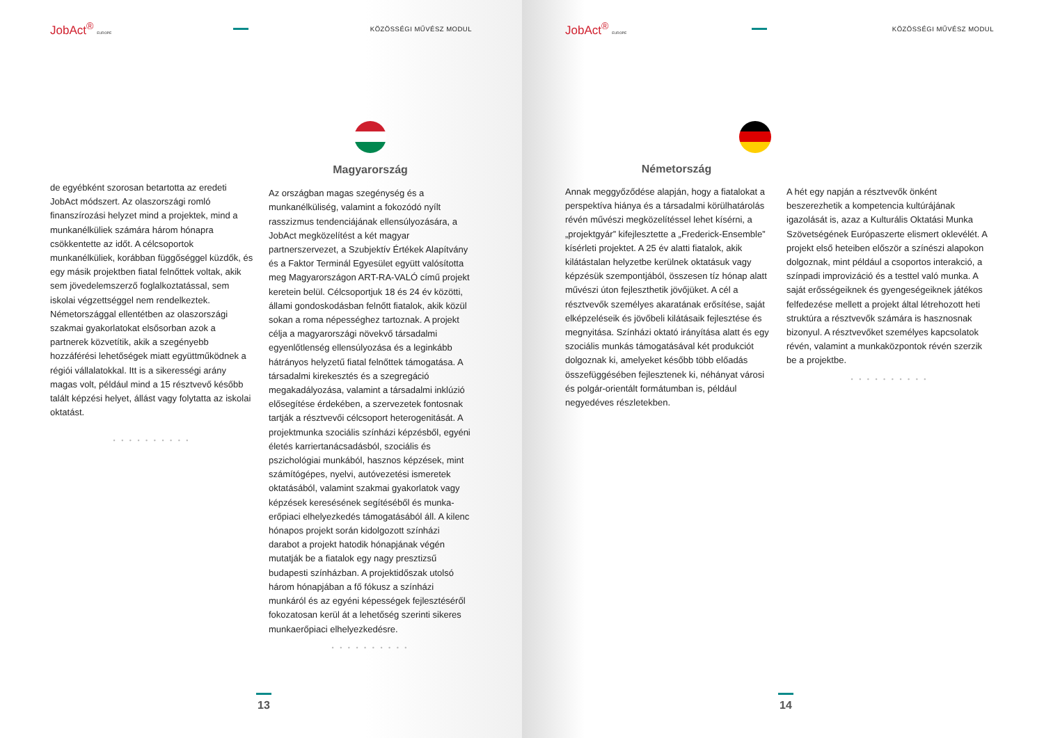JobAct<sup>®</sup> EUROPE
KÖZÖSSÉGI MŰVÉSZ MODUL
de egyébként szorosan betartotta az eredeti JobAct módszert. Az olaszországi romló finanszírozási helyzet mind a projektek, mind a munkanélküliek számára három hónapra csökkentette az időt. A célcsoportok munkanélküliek, korábban függőséggel küzdők, és egy másik projektben fiatal felnőttek voltak, akik sem jövedelemszerző foglalkoztatással, sem iskolai végzettséggel nem rendelkeztek. Németországgal ellentétben az olaszországi szakmai gyakorlatokat elsősorban azok a partnerek közvetítik, akik a szegényebb hozzáférési lehetőségek miatt együttműködnek a régiói vállalatokkal. Itt is a sikerességi arány magas volt, például mind a 15 résztvevő később talált képzési helyet, állást vagy folytatta az iskolai oktatást.
• • • • • • • • • •
Magyarország
Az országban magas szegénység és a munkanélküliség, valamint a fokozódó nyílt rasszizmus tendenciájának ellensúlyozására, a JobAct megközelítést a két magyar partnerszervezet, a Szubjektív Értékek Alapítvány és a Faktor Terminál Egyesület együtt valósította meg Magyarországon ART-RA-VALÓ című projekt keretein belül. Célcsoportjuk 18 és 24 év közötti, állami gondoskodásban felnőtt fiatalok, akik közül sokan a roma népességhez tartoznak. A projekt célja a magyarországi növekvő társadalmi egyenlőtlenség ellensúlyozása és a leginkább hátrányos helyzetű fiatal felnőttek támogatása. A társadalmi kirekesztés és a szegregáció megakadályozása, valamint a társadalmi inklúzió elősegítése érdekében, a szervezetek fontosnak tartják a résztvevői célcsoport heterogenitását. A projektmunka szociális színházi képzésből, egyéni életés karriertanácsadásból, szociális és pszichológiai munkából, hasznos képzések, mint számítógépes, nyelvi, autóvezetési ismeretek oktatásából, valamint szakmai gyakorlatok vagy képzések keresésének segítéséből és munka-erőpiaci elhelyezkedés támogatásából áll. A kilenc hónapos projekt során kidolgozott színházi darabot a projekt hatodik hónapjának végén mutatják be a fiatalok egy nagy presztizsű budapesti színházban. A projektidőszak utolsó három hónapjában a fő fókusz a színházi munkáról és az egyéni képességek fejlesztéséről fokozatosan kerül át a lehetőség szerinti sikeres munkaerőpiaci elhelyezkedésre.
• • • • • • • • • •
13
JobAct<sup>®</sup> EUROPE
KÖZÖSSÉGI MŰVÉSZ MODUL
Németország
Annak meggyőződése alapján, hogy a fiatalokat a perspektíva hiánya és a társadalmi körülhatárolás révén művészi megközelítéssel lehet kísérni, a „projektgyár” kifejlesztette a „Frederick-Ensemble” kísérleti projektet. A 25 év alatti fiatalok, akik kilátástalan helyzetbe kerülnek oktatásuk vagy képzésük szempontjából, összesen tíz hónap alatt művészi úton fejleszthetik jövőjüket. A cél a résztvevők személyes akaratának erősítése, saját elképzeléseik és jövőbeli kilátásaik fejlesztése és megnyitása. Színházi oktató irányítása alatt és egy szociális munkás támogatásával két produkciót dolgoznak ki, amelyeket később több előadás összefüggésében fejlesztenek ki, néhányat városi és polgár-orientált formátumban is, például negyedéves részletekben.
A hét egy napján a résztvevők önként beszerezhetik a kompetencia kultúrájának igazolását is, azaz a Kulturális Oktatási Munka Szövetségének Európaszerte elismert oklevélét. A projekt első heteiben először a színészi alapokon dolgoznak, mint például a csoportos interakció, a színpadi improvizáció és a testtel való munka. A saját erősségeiknek és gyengeségeiknek játékos felfedezése mellett a projekt által létrehozott heti struktúra a résztvevők számára is hasznosnak bizonyul. A résztvevőket személyes kapcsolatok révén, valamint a munkaközpontok révén szerzik be a projektbe.
• • • • • • • • • •
14